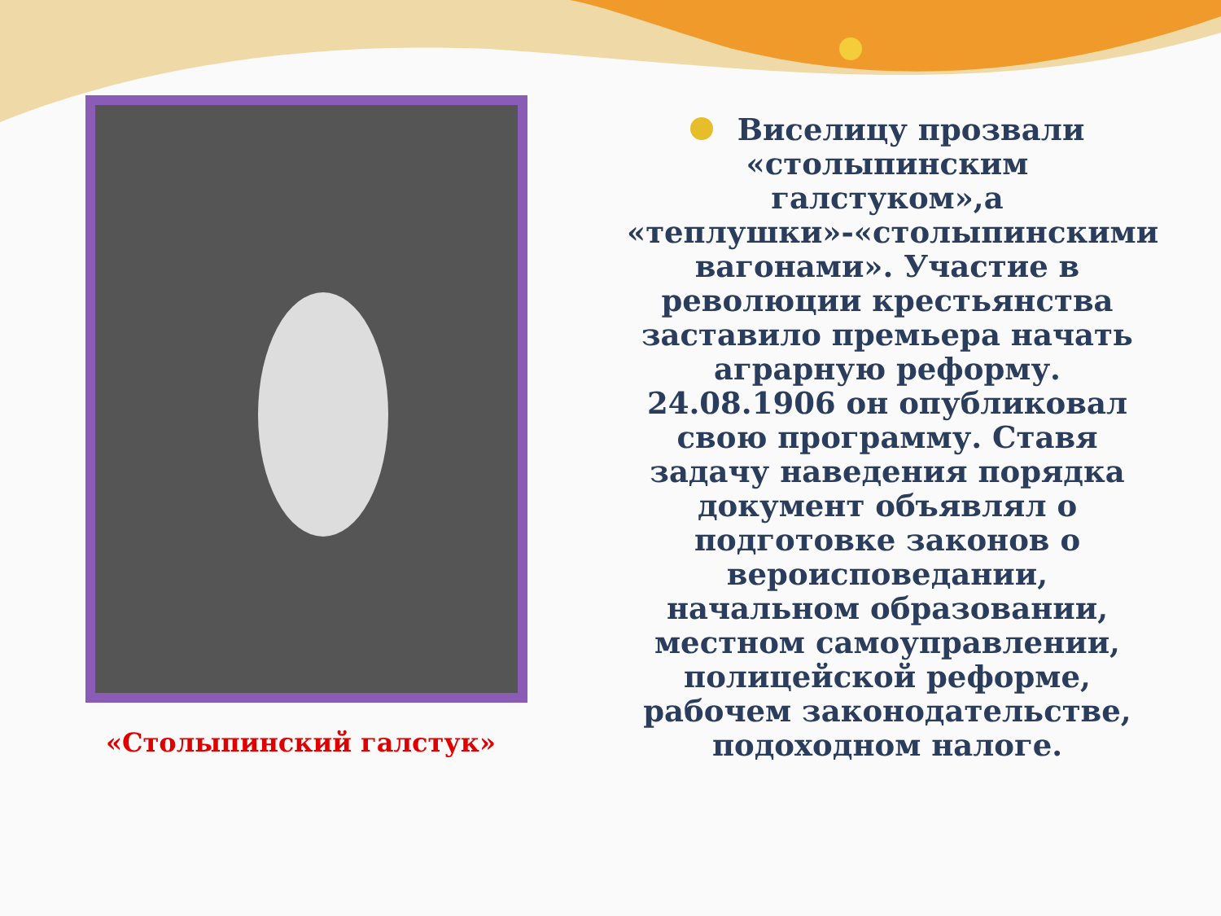«Столыпинский галстук»
Виселицу прозвали «столыпинским галстуком»,а «теплушки»-«столыпинскими вагонами». Участие в революции крестьянства заставило премьера начать аграрную реформу. 24.08.1906 он опубликовал свою программу. Ставя задачу наведения порядка документ объявлял о подготовке законов о вероисповедании, начальном образовании, местном самоуправлении, полицейской реформе, рабочем законодательстве, подоходном налоге.